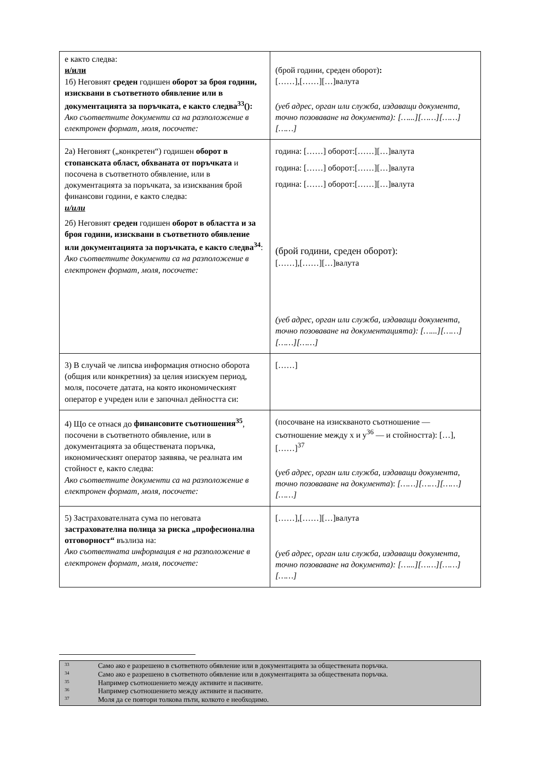| е както следва: и/или 1б) Неговият среден годишен оборот за броя години, изисквани в съответното обявление или в документацията за поръчката, е както следва<sup>33</sup>(): Ако съответните документи са на разположение в електронен формат, моля, посочете: | (брой години, среден оборот) : [……],[……][…]валута (уеб адрес, орган или служба, издаващи документа, точно позоваване на документа): […...][……][……][……] |
| 2а) Неговият („конкретен“) годишен оборот в стопанската област, обхваната от поръчката и посочена в съответното обявление, или в документацията за поръчката, за изисквания брой финансови години, е както следва: и/или 2б) Неговият среден годишен оборот в областта и за броя години, изисквани в съответното обявление или документацията за поръчката, е както следва<sup>34</sup> : Ако съответните документи са на разположение в електронен формат, моля, посочете: | година: [……] оборот:[……][…]валута година: [……] оборот:[……][…]валута година: [……] оборот:[……][…]валута (брой години, среден оборот): [……],[……][…]валута (уеб адрес, орган или служба, издаващи документа, точно позоваване на документацията): […...][……][……][……] |
| 3) В случай че липсва информация относно оборота (общия или конкретния) за целия изискуем период, моля, посочете датата, на която икономическият оператор е учреден или е започнал дейността си: | [……] |
| 4) Що се отнася до финансовите съотношения<sup>35</sup> , посочени в съответното обявление, или в документацията за обществената поръчка, икономическият оператор заявява, че реалната им стойност е, както следва: Ако съответните документи са на разположение в електронен формат, моля, посочете: | (посочване на изискваното съотношение — съотношение между x и y<sup>36</sup> — и стойността): […], [……]<sup>37</sup> ( уеб адрес, орган или служба, издаващи документа, точно позоваване на документа ): [……][……][……][……] |
| 5) Застрахователната сума по неговата застрахователна полица за риска „професионална отговорност“ възлиза на: Ако съответната информация е на разположение в електронен формат, моля, посочете: | [……],[……][…]валута (уеб адрес, орган или служба, издаващи документа, точно позоваване на документа): […...][……][……][……] |
33 Само ако е разрешено в съответното обявление или в документацията за обществената поръчка.
34 Само ако е разрешено в съответното обявление или в документацията за обществената поръчка.
35 Например съотношението между активите и пасивите.
36 Например съотношението между активите и пасивите.
37 Моля да се повтори толкова пъти, колкото е необходимо.